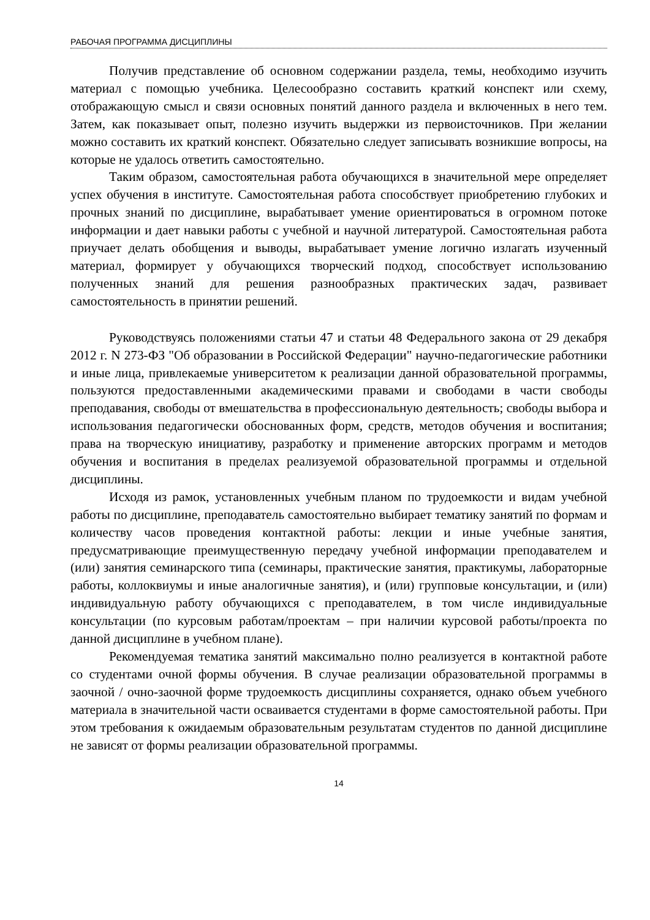РАБОЧАЯ ПРОГРАММА ДИСЦИПЛИНЫ
Получив представление об основном содержании раздела, темы, необходимо изучить материал с помощью учебника. Целесообразно составить краткий конспект или схему, отображающую смысл и связи основных понятий данного раздела и включенных в него тем. Затем, как показывает опыт, полезно изучить выдержки из первоисточников. При желании можно составить их краткий конспект. Обязательно следует записывать возникшие вопросы, на которые не удалось ответить самостоятельно.
Таким образом, самостоятельная работа обучающихся в значительной мере определяет успех обучения в институте. Самостоятельная работа способствует приобретению глубоких и прочных знаний по дисциплине, вырабатывает умение ориентироваться в огромном потоке информации и дает навыки работы с учебной и научной литературой. Самостоятельная работа приучает делать обобщения и выводы, вырабатывает умение логично излагать изученный материал, формирует у обучающихся творческий подход, способствует использованию полученных знаний для решения разнообразных практических задач, развивает самостоятельность в принятии решений.
Руководствуясь положениями статьи 47 и статьи 48 Федерального закона от 29 декабря 2012 г. N 273-ФЗ "Об образовании в Российской Федерации" научно-педагогические работники и иные лица, привлекаемые университетом к реализации данной образовательной программы, пользуются предоставленными академическими правами и свободами в части свободы преподавания, свободы от вмешательства в профессиональную деятельность; свободы выбора и использования педагогически обоснованных форм, средств, методов обучения и воспитания; права на творческую инициативу, разработку и применение авторских программ и методов обучения и воспитания в пределах реализуемой образовательной программы и отдельной дисциплины.
Исходя из рамок, установленных учебным планом по трудоемкости и видам учебной работы по дисциплине, преподаватель самостоятельно выбирает тематику занятий по формам и количеству часов проведения контактной работы: лекции и иные учебные занятия, предусматривающие преимущественную передачу учебной информации преподавателем и (или) занятия семинарского типа (семинары, практические занятия, практикумы, лабораторные работы, коллоквиумы и иные аналогичные занятия), и (или) групповые консультации, и (или) индивидуальную работу обучающихся с преподавателем, в том числе индивидуальные консультации (по курсовым работам/проектам – при наличии курсовой работы/проекта по данной дисциплине в учебном плане).
Рекомендуемая тематика занятий максимально полно реализуется в контактной работе со студентами очной формы обучения. В случае реализации образовательной программы в заочной / очно-заочной форме трудоемкость дисциплины сохраняется, однако объем учебного материала в значительной части осваивается студентами в форме самостоятельной работы. При этом требования к ожидаемым образовательным результатам студентов по данной дисциплине не зависят от формы реализации образовательной программы.
14